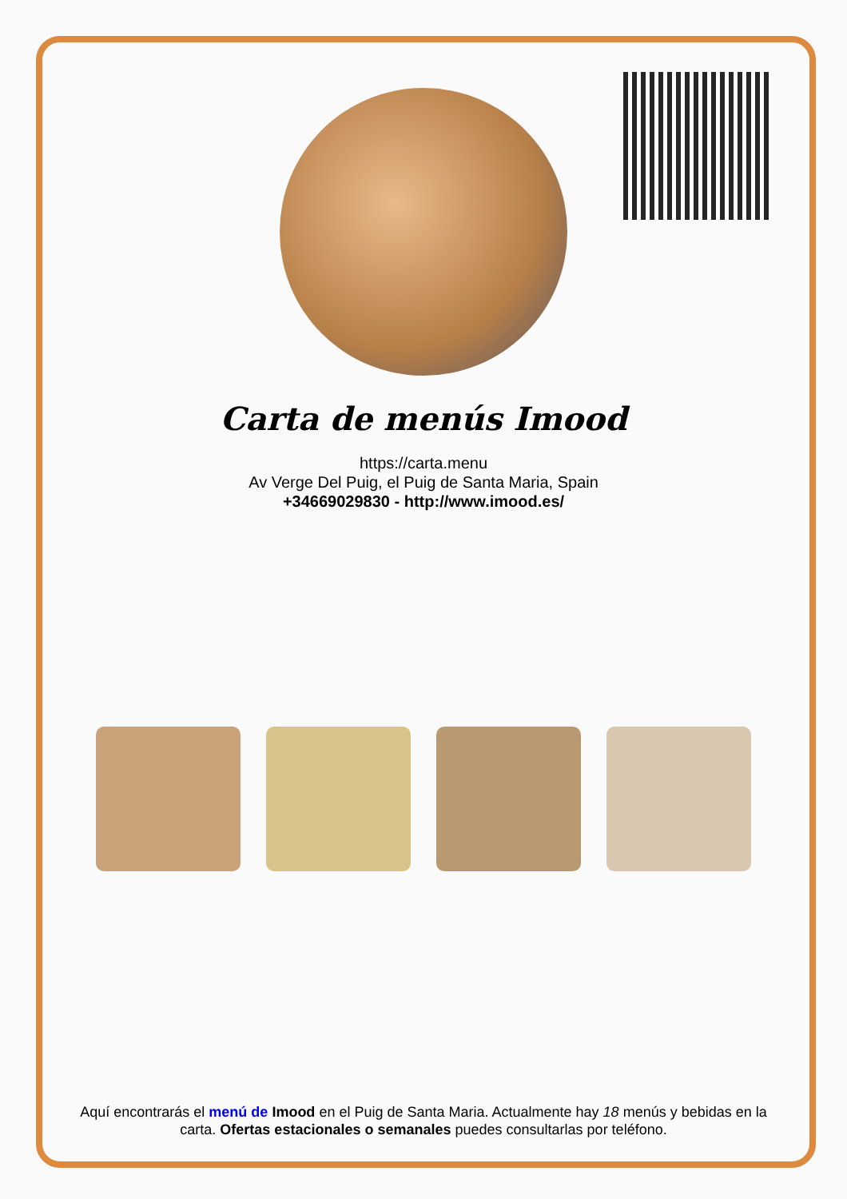Carta de menús Imood
https://carta.menu
Av Verge Del Puig, el Puig de Santa Maria, Spain
+34669029830 - http://www.imood.es/
Aquí encontrarás el menú de Imood en el Puig de Santa Maria. Actualmente hay 18 menús y bebidas en la carta. Ofertas estacionales o semanales puedes consultarlas por teléfono.